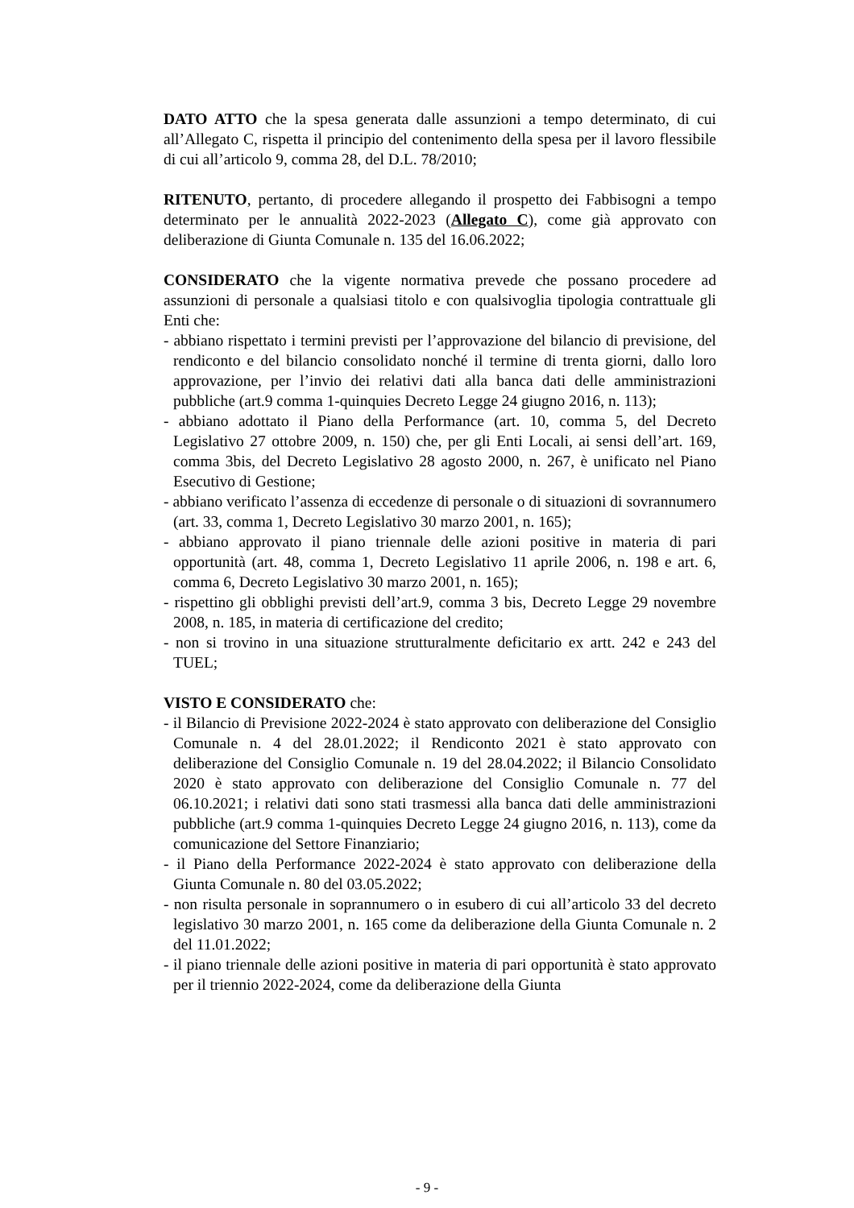DATO ATTO che la spesa generata dalle assunzioni a tempo determinato, di cui all’Allegato C, rispetta il principio del contenimento della spesa per il lavoro flessibile di cui all’articolo 9, comma 28, del D.L. 78/2010;
RITENUTO, pertanto, di procedere allegando il prospetto dei Fabbisogni a tempo determinato per le annualità 2022-2023 (Allegato C), come già approvato con deliberazione di Giunta Comunale n. 135 del 16.06.2022;
CONSIDERATO che la vigente normativa prevede che possano procedere ad assunzioni di personale a qualsiasi titolo e con qualsivoglia tipologia contrattuale gli Enti che:
- abbiano rispettato i termini previsti per l’approvazione del bilancio di previsione, del rendiconto e del bilancio consolidato nonché il termine di trenta giorni, dallo loro approvazione, per l’invio dei relativi dati alla banca dati delle amministrazioni pubbliche (art.9 comma 1-quinquies Decreto Legge 24 giugno 2016, n. 113);
- abbiano adottato il Piano della Performance (art. 10, comma 5, del Decreto Legislativo 27 ottobre 2009, n. 150) che, per gli Enti Locali, ai sensi dell’art. 169, comma 3bis, del Decreto Legislativo 28 agosto 2000, n. 267, è unificato nel Piano Esecutivo di Gestione;
- abbiano verificato l’assenza di eccedenze di personale o di situazioni di sovrannumero (art. 33, comma 1, Decreto Legislativo 30 marzo 2001, n. 165);
- abbiano approvato il piano triennale delle azioni positive in materia di pari opportunità (art. 48, comma 1, Decreto Legislativo 11 aprile 2006, n. 198 e art. 6, comma 6, Decreto Legislativo 30 marzo 2001, n. 165);
- rispettino gli obblighi previsti dell’art.9, comma 3 bis, Decreto Legge 29 novembre 2008, n. 185, in materia di certificazione del credito;
- non si trovino in una situazione strutturalmente deficitario ex artt. 242 e 243 del TUEL;
VISTO E CONSIDERATO che:
- il Bilancio di Previsione 2022-2024 è stato approvato con deliberazione del Consiglio Comunale n. 4 del 28.01.2022; il Rendiconto 2021 è stato approvato con deliberazione del Consiglio Comunale n. 19 del 28.04.2022; il Bilancio Consolidato 2020 è stato approvato con deliberazione del Consiglio Comunale n. 77 del 06.10.2021; i relativi dati sono stati trasmessi alla banca dati delle amministrazioni pubbliche (art.9 comma 1-quinquies Decreto Legge 24 giugno 2016, n. 113), come da comunicazione del Settore Finanziario;
- il Piano della Performance 2022-2024 è stato approvato con deliberazione della Giunta Comunale n. 80 del 03.05.2022;
- non risulta personale in soprannumero o in esubero di cui all’articolo 33 del decreto legislativo 30 marzo 2001, n. 165 come da deliberazione della Giunta Comunale n. 2 del 11.01.2022;
- il piano triennale delle azioni positive in materia di pari opportunità è stato approvato per il triennio 2022-2024, come da deliberazione della Giunta
- 9 -